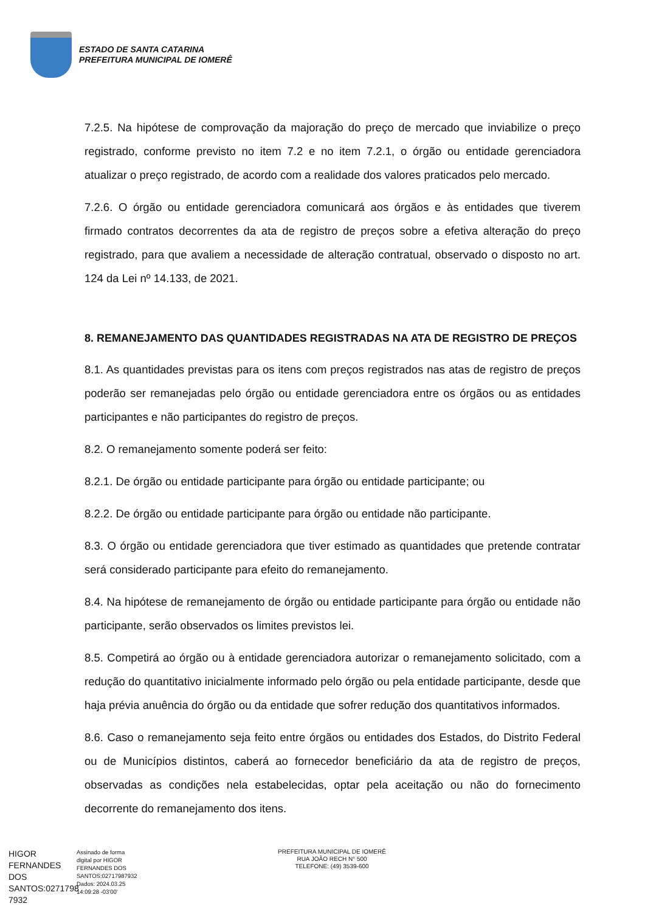ESTADO DE SANTA CATARINA
PREFEITURA MUNICIPAL DE IOMERÊ
7.2.5. Na hipótese de comprovação da majoração do preço de mercado que inviabilize o preço registrado, conforme previsto no item 7.2 e no item 7.2.1, o órgão ou entidade gerenciadora atualizar o preço registrado, de acordo com a realidade dos valores praticados pelo mercado.
7.2.6. O órgão ou entidade gerenciadora comunicará aos órgãos e às entidades que tiverem firmado contratos decorrentes da ata de registro de preços sobre a efetiva alteração do preço registrado, para que avaliem a necessidade de alteração contratual, observado o disposto no art. 124 da Lei nº 14.133, de 2021.
8. REMANEJAMENTO DAS QUANTIDADES REGISTRADAS NA ATA DE REGISTRO DE PREÇOS
8.1. As quantidades previstas para os itens com preços registrados nas atas de registro de preços poderão ser remanejadas pelo órgão ou entidade gerenciadora entre os órgãos ou as entidades participantes e não participantes do registro de preços.
8.2. O remanejamento somente poderá ser feito:
8.2.1. De órgão ou entidade participante para órgão ou entidade participante; ou
8.2.2. De órgão ou entidade participante para órgão ou entidade não participante.
8.3. O órgão ou entidade gerenciadora que tiver estimado as quantidades que pretende contratar será considerado participante para efeito do remanejamento.
8.4. Na hipótese de remanejamento de órgão ou entidade participante para órgão ou entidade não participante, serão observados os limites previstos lei.
8.5. Competirá ao órgão ou à entidade gerenciadora autorizar o remanejamento solicitado, com a redução do quantitativo inicialmente informado pelo órgão ou pela entidade participante, desde que haja prévia anuência do órgão ou da entidade que sofrer redução dos quantitativos informados.
8.6. Caso o remanejamento seja feito entre órgãos ou entidades dos Estados, do Distrito Federal ou de Municípios distintos, caberá ao fornecedor beneficiário da ata de registro de preços, observadas as condições nela estabelecidas, optar pela aceitação ou não do fornecimento decorrente do remanejamento dos itens.
HIGOR FERNANDES DOS SANTOS:0271798 7932
Assinado de forma
digital por HIGOR
FERNANDES DOS
SANTOS:02717987932
Dados: 2024.03.25
14:09:28 -03'00'
PREFEITURA MUNICIPAL DE IOMERÊ
RUA JOÃO RECH N° 500
TELEFONE: (49) 3539-600